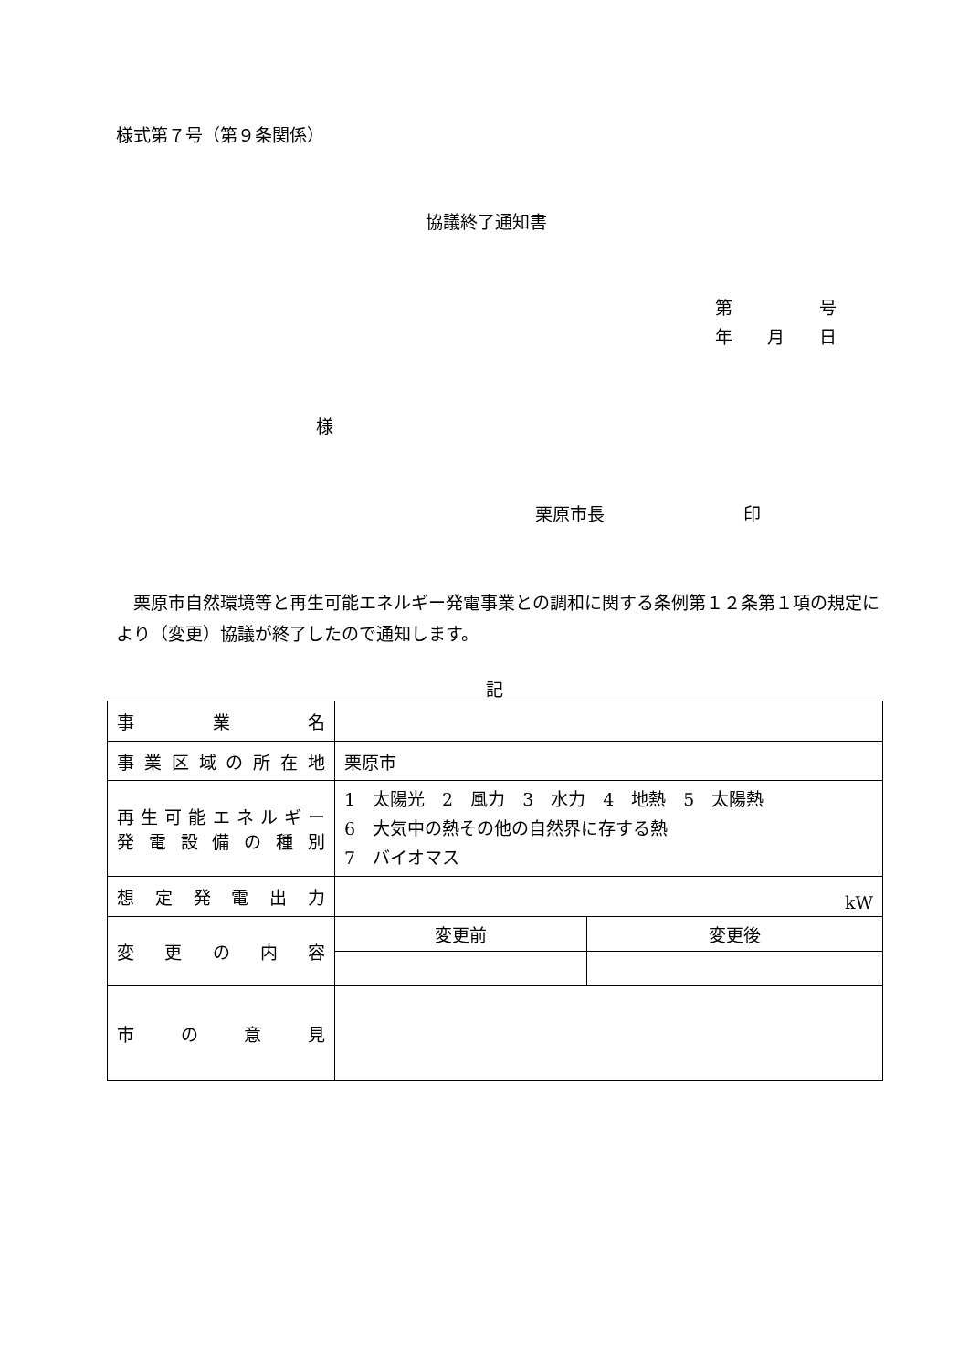様式第７号（第９条関係）
協議終了通知書
第　　　　　号
年　　月　　日
様
栗原市長　　　　　　　　印
　栗原市自然環境等と再生可能エネルギー発電事業との調和に関する条例第１２条第１項の規定により（変更）協議が終了したので通知します。
記
| 事業名 | | |
| 事業区域の所在地 | 栗原市 | |
| 再生可能エネルギー 発電設備の種別 | 1 太陽光 2 風力 3 水力 4 地熱 5 太陽熱 6 大気中の熱その他の自然界に存する熱 7 バイオマス | |
| 想定発電出力 | kW | |
| 変更の内容 | 変更前 | 変更後 |
| 市の意見 | | |